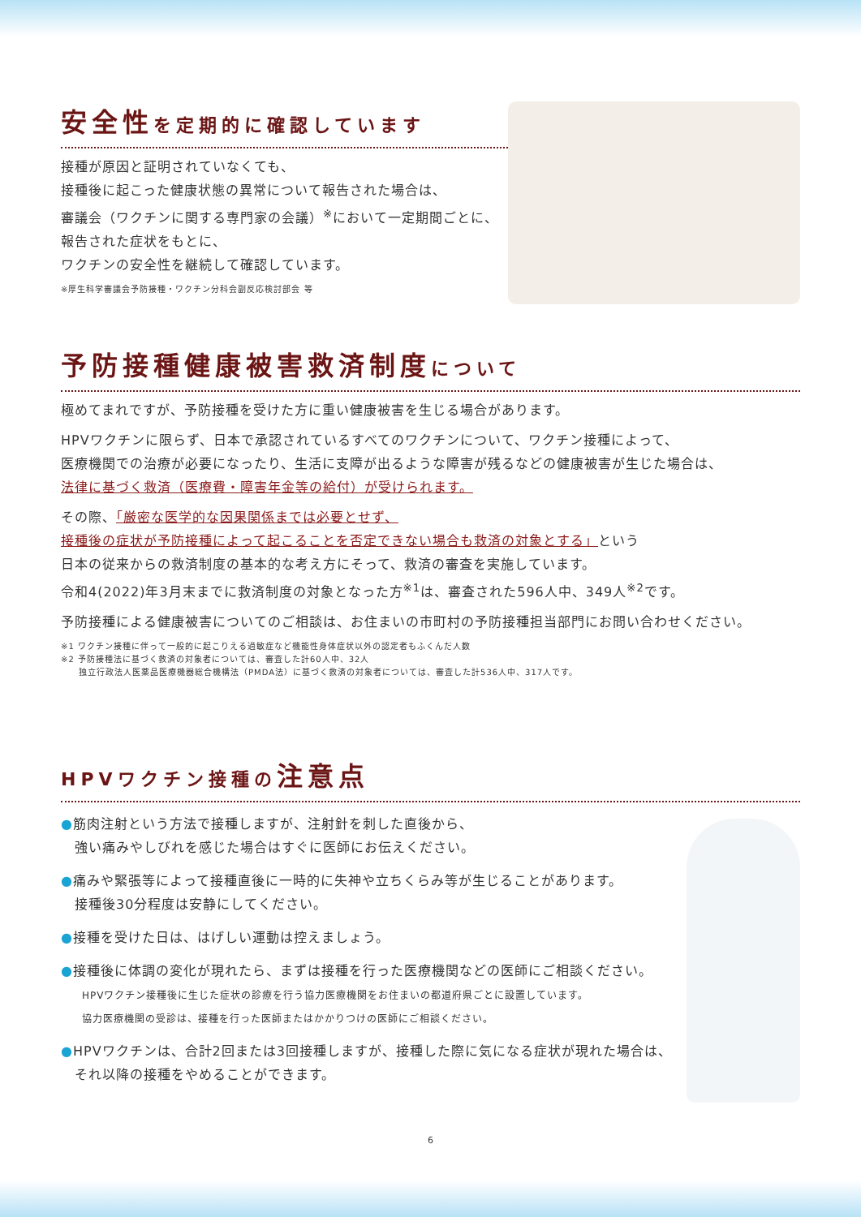安全性 を定期的に確認しています
接種が原因と証明されていなくても、
接種後に起こった健康状態の異常について報告された場合は、
審議会（ワクチンに関する専門家の会議）<sup>※</sup>において一定期間ごとに、
報告された症状をもとに、
ワクチンの安全性を継続して確認しています。
※厚生科学審議会予防接種・ワクチン分科会副反応検討部会 等
予防接種健康被害救済制度 について
極めてまれですが、予防接種を受けた方に重い健康被害を生じる場合があります。
HPVワクチンに限らず、日本で承認されているすべてのワクチンについて、ワクチン接種によって、
医療機関での治療が必要になったり、生活に支障が出るような障害が残るなどの健康被害が生じた場合は、
法律に基づく救済（医療費・障害年金等の給付）が受けられます。
その際、「厳密な医学的な因果関係までは必要とせず、
接種後の症状が予防接種によって起こることを否定できない場合も救済の対象とする」という
日本の従来からの救済制度の基本的な考え方にそって、救済の審査を実施しています。
令和4(2022)年3月末までに救済制度の対象となった方<sup>※1</sup>は、審査された596人中、349人<sup>※2</sup>です。
予防接種による健康被害についてのご相談は、お住まいの市町村の予防接種担当部門にお問い合わせください。
※1 ワクチン接種に伴って一般的に起こりえる過敏症など機能性身体症状以外の認定者もふくんだ人数
※2 予防接種法に基づく救済の対象者については、審査した計60人中、32人
　　独立行政法人医薬品医療機器総合機構法（PMDA法）に基づく救済の対象者については、審査した計536人中、317人です。
HPVワクチン接種の 注意点
●筋肉注射という方法で接種しますが、注射針を刺した直後から、
　強い痛みやしびれを感じた場合はすぐに医師にお伝えください。
●痛みや緊張等によって接種直後に一時的に失神や立ちくらみ等が生じることがあります。
　接種後30分程度は安静にしてください。
●接種を受けた日は、はげしい運動は控えましょう。
●接種後に体調の変化が現れたら、まずは接種を行った医療機関などの医師にご相談ください。
　　HPVワクチン接種後に生じた症状の診療を行う協力医療機関をお住まいの都道府県ごとに設置しています。
　　協力医療機関の受診は、接種を行った医師またはかかりつけの医師にご相談ください。
●HPVワクチンは、合計2回または3回接種しますが、接種した際に気になる症状が現れた場合は、
　それ以降の接種をやめることができます。
6